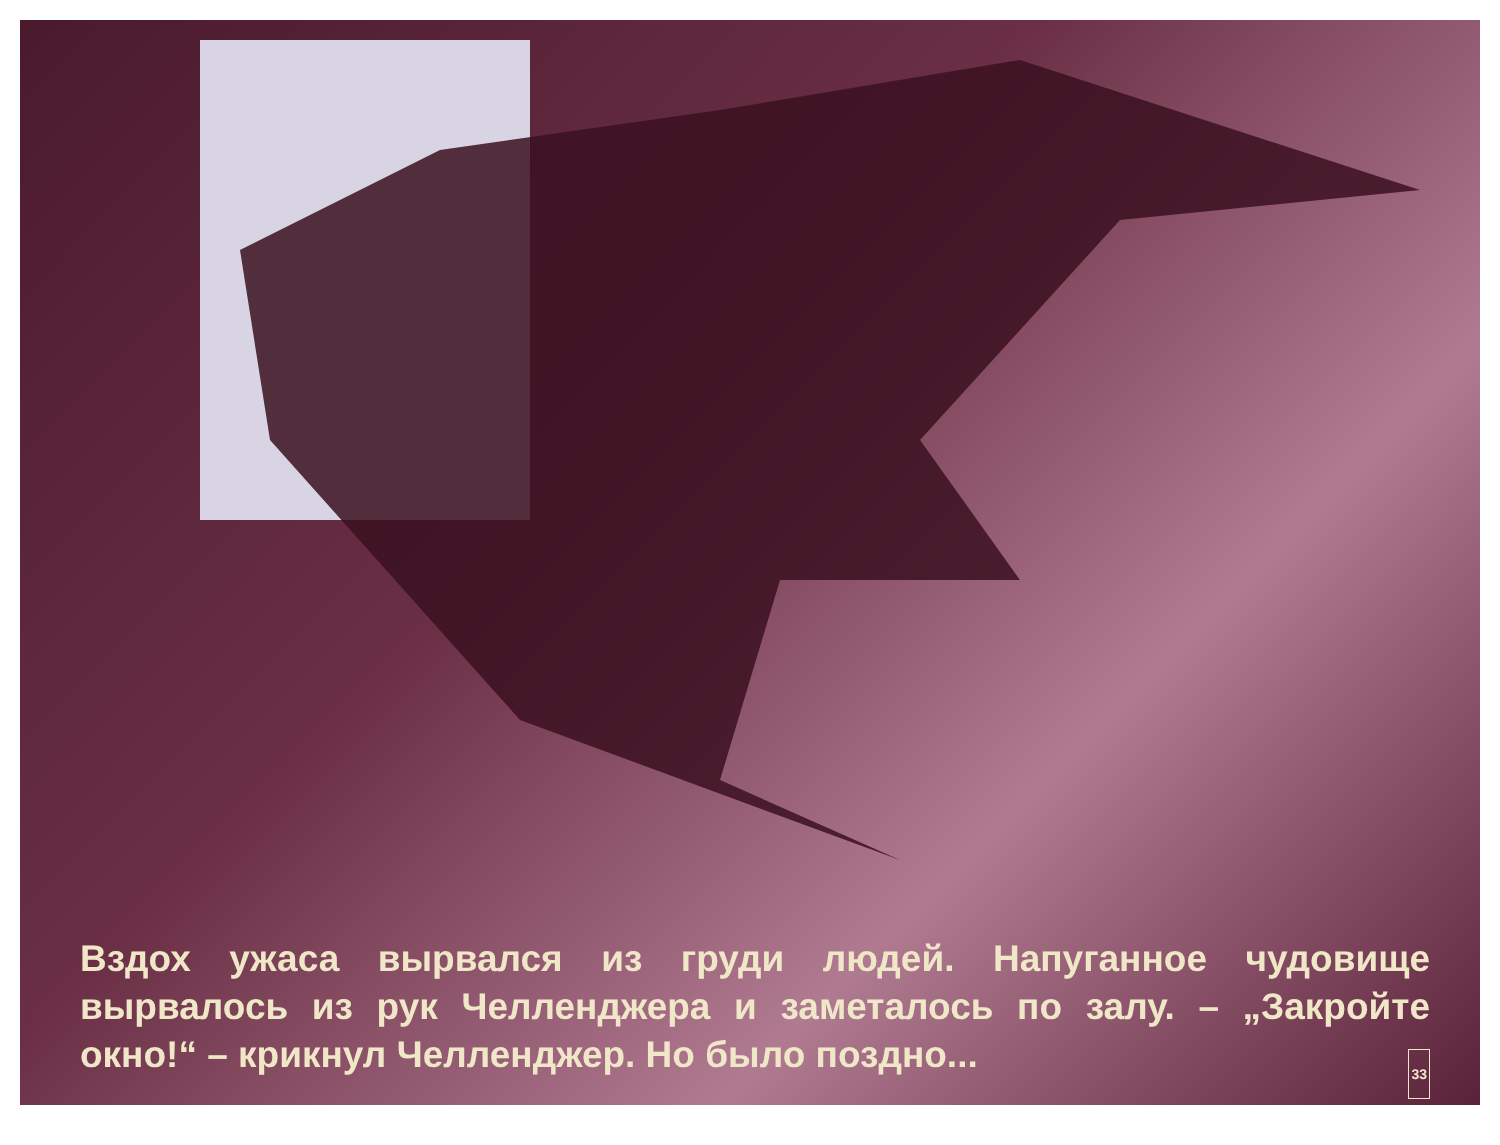Вздох ужаса вырвался из груди людей. Напуганное чудовище вырвалось из рук Челленджера и заметалось по залу. – „Закройте окно!“ – крикнул Челленджер. Но было поздно... 33